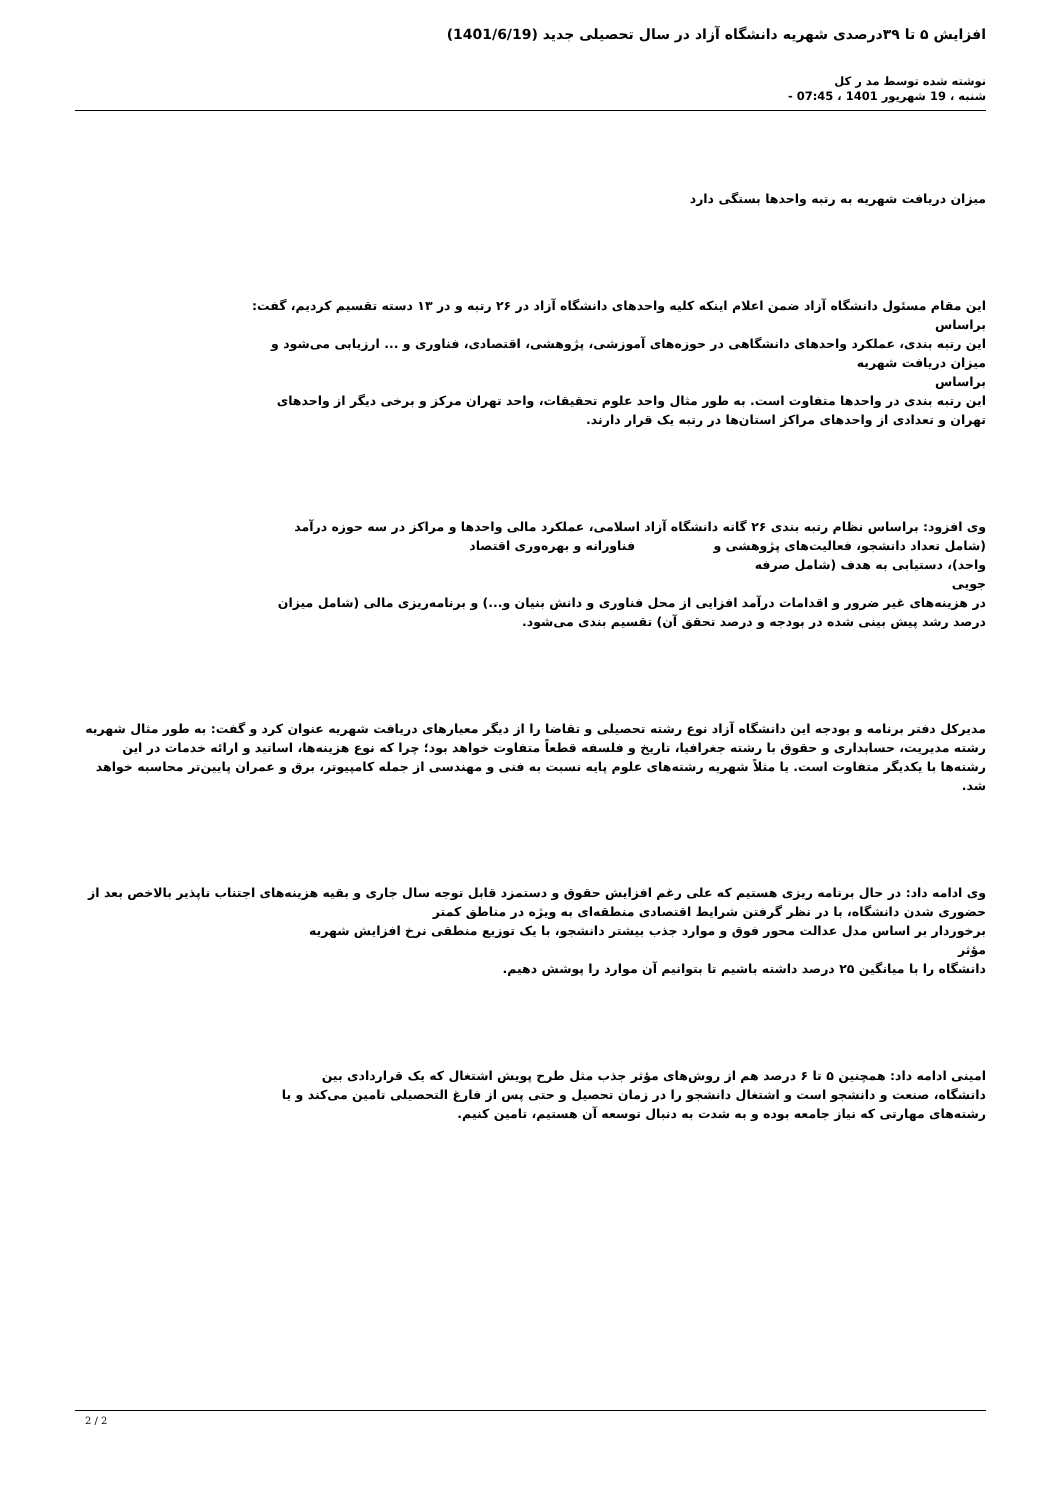افزایش ۵ تا ۳۹درصدی شهریه دانشگاه آزاد در سال تحصیلی جدید (1401/6/19)
نوشته شده توسط مد ر کل
شنبه ، 19 شهریور 1401 ، 07:45 -
میزان دریافت شهریه به رتبه واحدها بستگی دارد
این مقام مسئول دانشگاه آزاد ضمن اعلام اینکه کلیه واحدهای دانشگاه آزاد در ۲۶ رتبه و در ۱۳ دسته تقسیم کردیم، گفت:
براساس
این رتبه بندی، عملکرد واحدهای دانشگاهی در حوزه‌های آموزشی، پژوهشی، اقتصادی، فناوری و ... ارزیابی می‌شود و
میزان دریافت شهریه
براساس
این رتبه بندی در واحدها متفاوت است. به طور مثال واحد علوم تحقیقات، واحد تهران مرکز و برخی دیگر از واحدهای
تهران و تعدادی از واحدهای مراکز استان‌ها در رتبه یک قرار دارند.
وی افزود: براساس نظام رتبه بندی ۲۶ گانه دانشگاه آزاد اسلامی، عملکرد مالی واحدها و مراکز در سه حوزه درآمد
(شامل تعداد دانشجو، فعالیت‌های پژوهشی و فناورانه و بهره‌وری اقتصاد
واحد)، دستیابی به هدف (شامل صرفه
جویی
در هزینه‌های غیر ضرور و اقدامات درآمد افزایی از محل فناوری و دانش بنیان و...) و برنامه‌ریزی مالی (شامل میزان
درصد رشد پیش بینی شده در بودجه و درصد تحقق آن) تقسیم بندی می‌شود.
مدیرکل دفتر برنامه و بودجه این دانشگاه آزاد نوع رشته تحصیلی و تقاضا را از دیگر معیارهای دریافت شهریه عنوان کرد و گفت: به طور مثال شهریه رشته مدیریت، حسابداری و حقوق با رشته جغرافیا، تاریخ و فلسفه قطعاً متفاوت خواهد بود؛ چرا که نوع هزینه‌ها، اساتید و ارائه خدمات در این رشته‌ها با یکدیگر متفاوت است. یا مثلاً شهریه رشته‌های علوم پایه نسبت به فنی و مهندسی از جمله کامپیوتر، برق و عمران پایین‌تر محاسبه خواهد شد.
وی ادامه داد: در حال برنامه ریزی هستیم که علی رغم افزایش حقوق و دستمزد قابل توجه سال جاری و بقیه هزینه‌های اجتناب ناپذیر بالاخص بعد از حضوری شدن دانشگاه، با در نظر گرفتن شرایط اقتصادی منطقه‌ای به ویژه در مناطق کمتر
برخوردار بر اساس مدل عدالت محور فوق و موارد جذب بیشتر دانشجو، با یک توزیع منطقی نرخ افزایش شهریه
مؤثر
دانشگاه را با میانگین ۲۵ درصد داشته باشیم تا بتوانیم آن موارد را پوشش دهیم.
امینی ادامه داد: همچنین ۵ تا ۶ درصد هم از روش‌های مؤثر جذب مثل طرح پویش اشتغال که یک قراردادی بین
دانشگاه، صنعت و دانشجو است و اشتغال دانشجو را در زمان تحصیل و حتی پس از فارغ التحصیلی تامین می‌کند و یا
رشته‌های مهارتی که نیاز جامعه بوده و به شدت به دنبال توسعه آن هستیم، تامین کنیم.
2 / 2